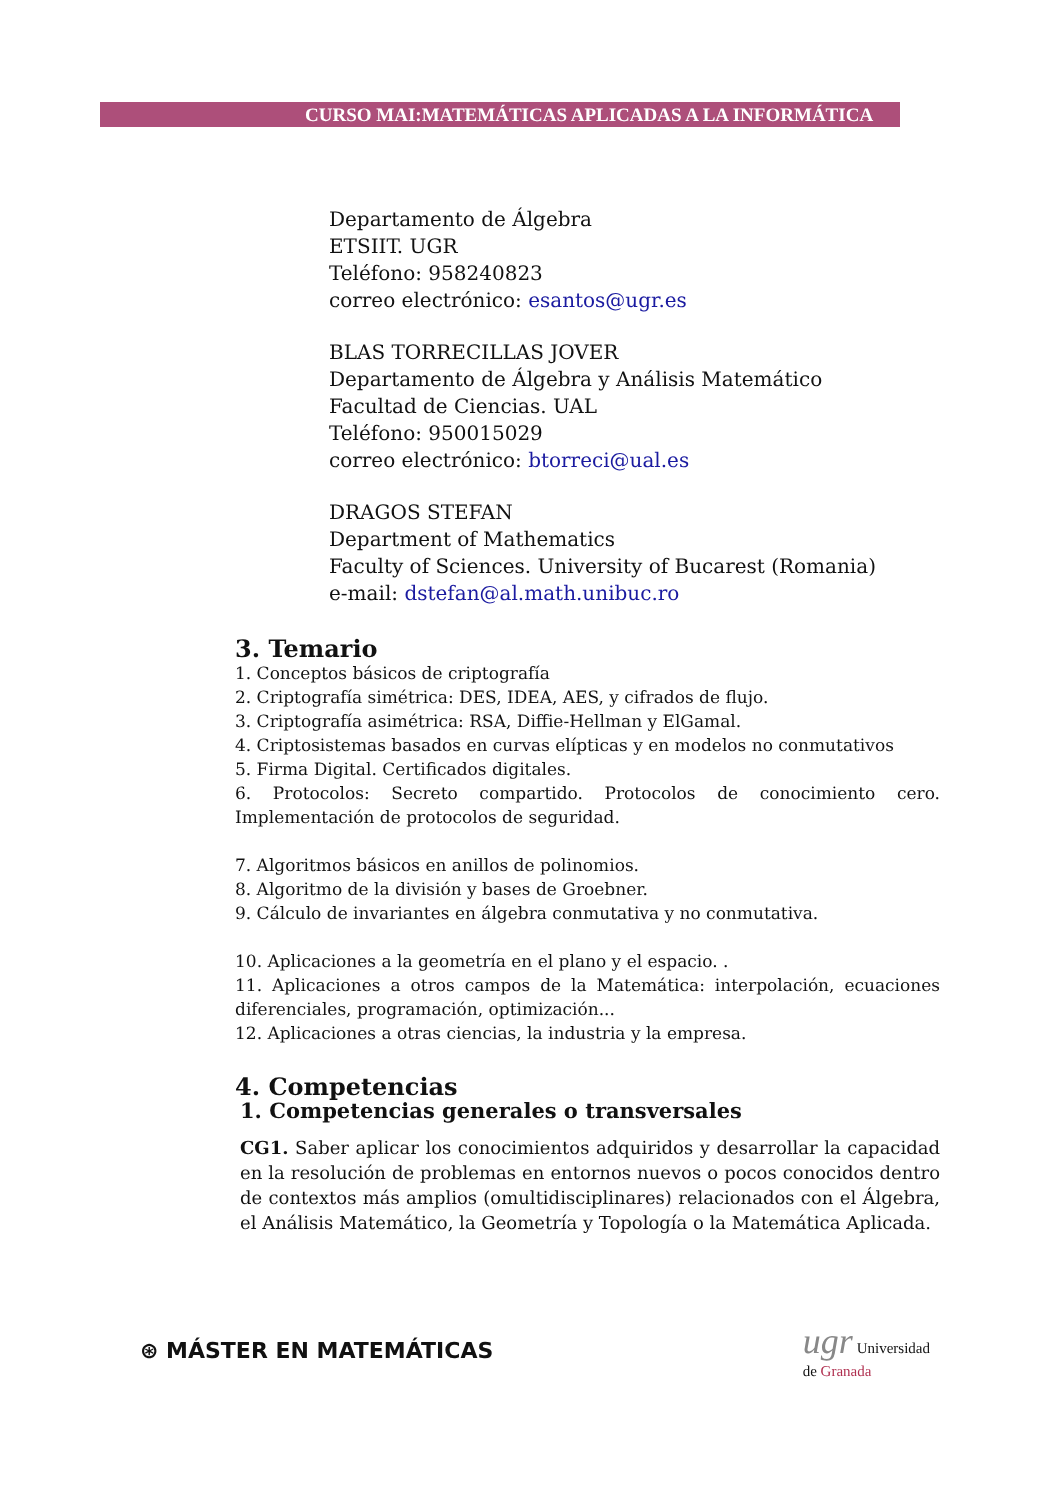CURSO MAI:MATEMÁTICAS APLICADAS A LA INFORMÁTICA
Departamento de Álgebra
ETSIIT. UGR
Teléfono: 958240823
correo electrónico: esantos@ugr.es
BLAS TORRECILLAS JOVER
Departamento de Álgebra y Análisis Matemático
Facultad de Ciencias. UAL
Teléfono: 950015029
correo electrónico: btorreci@ual.es
DRAGOS STEFAN
Department of Mathematics
Faculty of Sciences. University of Bucarest (Romania)
e-mail: dstefan@al.math.unibuc.ro
3. Temario
1. Conceptos básicos de criptografía
2. Criptografía simétrica: DES, IDEA, AES, y cifrados de flujo.
3. Criptografía asimétrica: RSA, Diffie-Hellman y ElGamal.
4. Criptosistemas basados en curvas elípticas y en modelos no conmutativos
5. Firma Digital. Certificados digitales.
6. Protocolos: Secreto compartido. Protocolos de conocimiento cero. Implementación de protocolos de seguridad.
7. Algoritmos básicos en anillos de polinomios.
8. Algoritmo de la división y bases de Groebner.
9. Cálculo de invariantes en álgebra conmutativa y no conmutativa.
10. Aplicaciones a la geometría en el plano y el espacio. .
11. Aplicaciones a otros campos de la Matemática: interpolación, ecuaciones diferenciales, programación, optimización...
12. Aplicaciones a otras ciencias, la industria y la empresa.
4. Competencias
1. Competencias generales o transversales
CG1. Saber aplicar los conocimientos adquiridos y desarrollar la capacidad en la resolución de problemas en entornos nuevos o pocos conocidos dentro de contextos más amplios (omultidisciplinares) relacionados con el Álgebra, el Análisis Matemático, la Geometría y Topología o la Matemática Aplicada.
⊛ MÁSTER EN MATEMÁTICAS ugr Universidad
de Granada